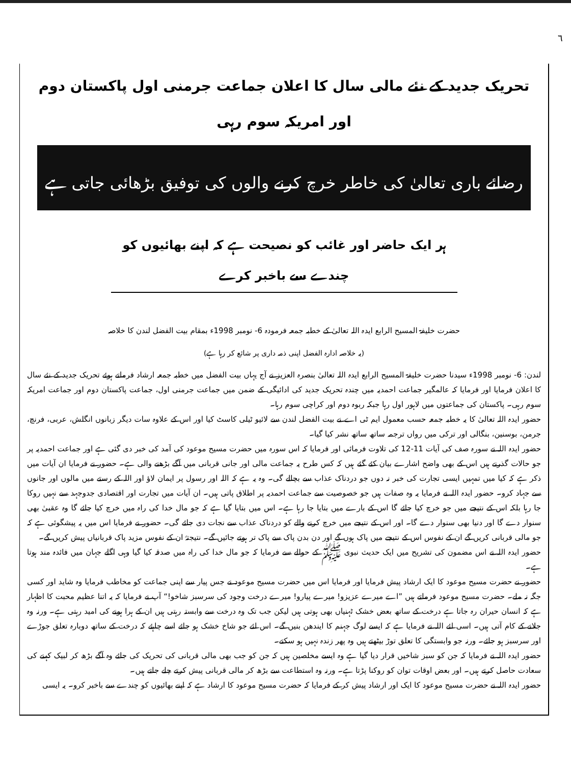٦
تحریک جدید کے نئے مالی سال کا اعلان جماعت جرمنی اول پاکستان دوم اور امریکہ سوم رہی
رضائے باری تعالیٰ کی خاطر خرچ کرنے والوں کی توفیق بڑھائی جاتی ہے
ہر ایک حاضر اور غائب کو نصیحت ہے کہ اپنے بھائیوں کو چندے سے باخبر کرے
حضرت خلیفۃ المسیح الرابع ایدہ اللہ تعالیٰ کے خطبہ جمعہ فرمودہ 6- نومبر 1998ء بمقام بیت الفضل لندن کا خلاصہ
(یہ خلاصہ ادارہ الفضل اپنی ذمہ داری پر شائع کر رہا ہے)
لندن: 6- نومبر 1998ء سیدنا حضرت خلیفۃ المسیح الرابع ایدہ اللہ تعالیٰ بنصرہ العزیز نے آج یہاں بیت الفضل میں خطبہ جمعہ ارشاد فرماتے ہوئے تحریک جدید کے نئے سال کا اعلان فرمایا اور فرمایا کہ عالمگیر جماعت احمدیہ میں چندہ تحریک جدید کی ادائیگی کے ضمن میں جماعت جرمنی اول، جماعت پاکستان دوم اور جماعت امریکہ سوم رہی۔ پاکستان کی جماعتوں میں لاہور اول رہا جبکہ ربوہ دوم اور کراچی سوم رہا۔
حضور ایدہ اللہ تعالیٰ کا یہ خطبہ جمعہ حسب معمول ایم ٹی اے نے بیت الفضل لندن سے لائیو ٹیلی کاسٹ کیا اور اس کے علاوہ سات دیگر زبانوں انگلش، عربی، فرنچ، جرمن، بوسنین، بنگالی اور ترکی میں رواں ترجمہ ساتھ ساتھ نشر کیا گیا۔
حضور ایدہ اللہ نے سورہ صف کی آیات 11-12 کی تلاوت فرمائی اور فرمایا کہ اس سورہ میں حضرت مسیح موعود کی آمد کی خبر دی گئی ہے اور جماعت احمدیہ پر جو حالات گذرنے ہیں اس کے بھی واضح اشارے بیان کئے گئے ہیں کہ کس طرح یہ جماعت مالی اور جانی قربانی میں آگے بڑھنے والی ہے۔ حضور نے فرمایا ان آیات میں ذکر ہے کہ کیا میں تمہیں ایسی تجارت کی خبر نہ دوں جو دردناک عذاب سے بچالے گی۔ وہ یہ ہے کہ اللہ اور رسول پر ایمان لاؤ اور اللہ کے رستے میں مالوں اور جانوں سے جہاد کرو۔ حضور ایدہ اللہ نے فرمایا یہ وہ صفات ہیں جو خصوصیت سے جماعت احمدیہ پر اطلاق پاتی ہیں۔ ان آیات میں تجارت اور اقتصادی جدوجہد سے نہیں روکا جا رہا بلکہ اس کے نتیجے میں جو خرچ کیا جائے گا اس کے بارے میں بتایا جا رہا ہے۔ اس میں بتایا گیا ہے کہ جو مال خدا کی راہ میں خرچ کیا جائے گا وہ عقبیٰ بھی سنوار دے گا اور دنیا بھی سنوار دے گا۔ اور اس کے نتیجے میں خرچ کرنے والے کو دردناک عذاب سے نجات دی جائے گی۔ حضور نے فرمایا اس میں یہ پیشگوئی ہے کہ جو مالی قربانی کریں گے ان کے نفوس اس کے نتیجے میں پاک ہوں گے اور دن بدن پاک سے پاک تر ہوتے جائیں گے۔ نتیجتہً ان کے نفوس مزید پاک قربانیاں پیش کریں گے۔
حضور ایدہ اللہ نے اس مضمون کی تشریح میں ایک حدیث نبوی ﷺ کے حوالے سے فرمایا کہ جو مال خدا کی راہ میں صدقہ کیا گیا وہی اگلے جہان میں فائدہ مند ہوتا ہے۔
حضور نے حضرت مسیح موعود کا ایک ارشاد پیش فرمایا اور فرمایا اس میں حضرت مسیح موعود نے جس پیار سے اپنی جماعت کو مخاطب فرمایا وہ شاید اور کسی جگہ نہ ملے۔ حضرت مسیح موعود فرماتے ہیں ”اے میرے عزیزو! میرے پیارو! میرے درخت وجود کی سرسبز شاخو!“ آپ نے فرمایا کہ یہ اتنا عظیم محبت کا اظہار ہے کہ انسان حیران رہ جاتا ہے درخت کے ساتھ بعض خشک ٹہنیاں بھی ہوتی ہیں لیکن جب تک وہ درخت سے وابستہ رہتی ہیں ان کے ہرا ہونے کی امید رہتی ہے۔ ورنہ وہ جلانے کے کام آتی ہیں۔ اسی لئے اللہ نے فرمایا ہے کہ ایسے لوگ جہنم کا ایندھن بنیں گے۔ اس لئے جو شاخ خشک ہو جائے اسے چاہئے کہ درخت کے ساتھ دوبارہ تعلق جوڑے اور سرسبز ہو جائے۔ ورنہ جو وابستگی کا تعلق توڑ بیٹھتے ہیں وہ پھر زندہ نہیں ہو سکتے۔
حضور ایدہ اللہ نے فرمایا کہ جن کو سبز شاخیں قرار دیا گیا ہے وہ ایسے مخلصین ہیں کہ جن کو جب بھی مالی قربانی کی تحریک کی جائے وہ آگے بڑھ کر لبیک کہنے کی سعادت حاصل کرتے ہیں۔ اور بعض اوقات توان کو روکنا پڑتا ہے۔ ورنہ وہ استطاعت سے بڑھ کر مالی قربانی پیش کرتے چلے جاتے ہیں۔
حضور ایدہ اللہ نے حضرت مسیح موعود کا ایک اور ارشاد پیش کر کے فرمایا کہ حضرت مسیح موعود کا ارشاد ہے کہ اپنے بھائیوں کو چندے سے باخبر کرو۔ یہ ایسی